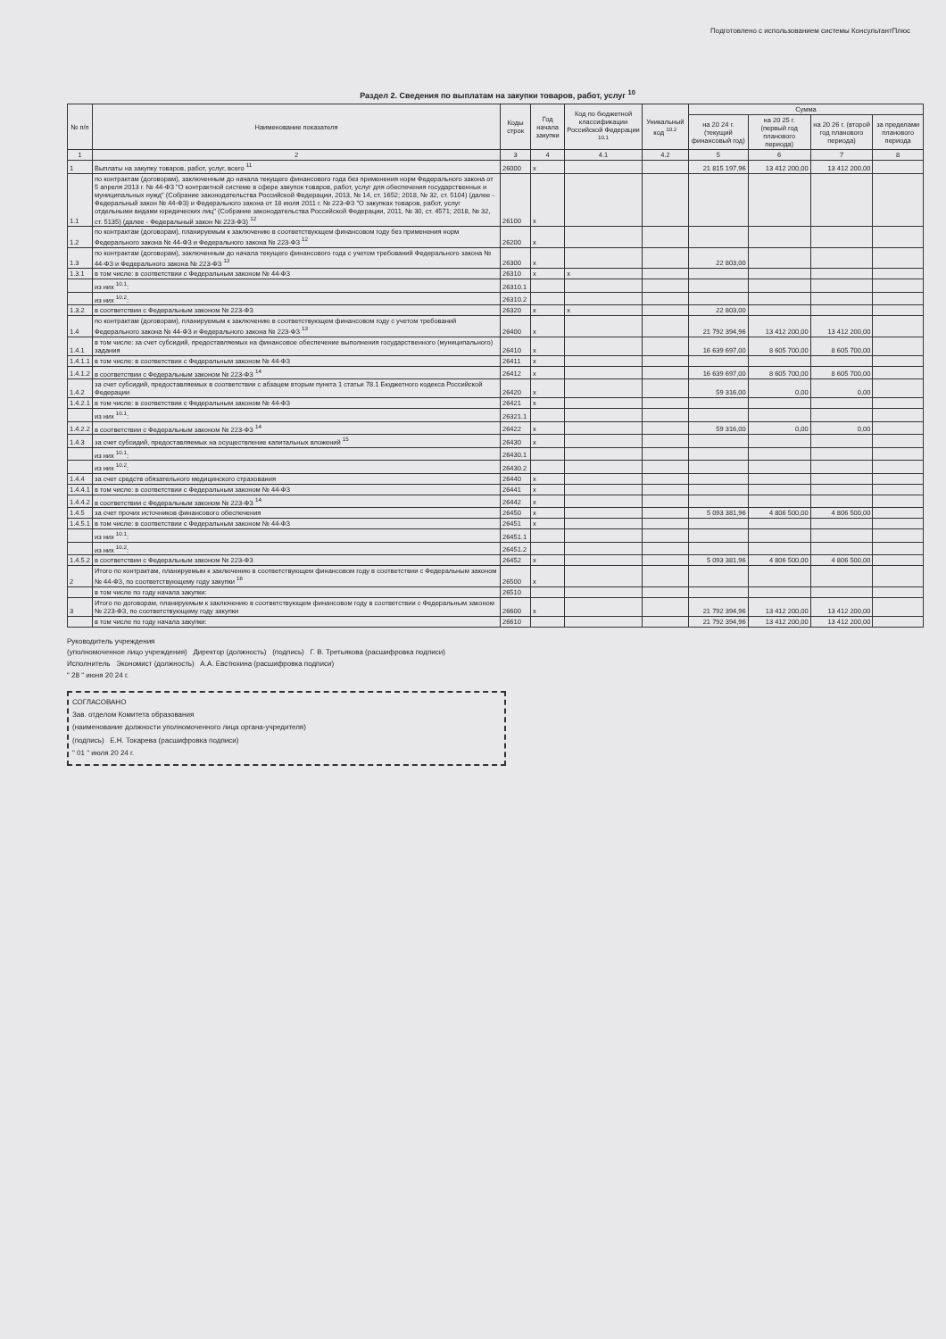Подготовлено с использованием системы КонсультантПлюс
Раздел 2. Сведения по выплатам на закупки товаров, работ, услуг <sup>10</sup>
| № п/п | Наименование показателя | Коды строк | Год начала закупки | Код по бюджетной классификации Российской Федерации <sup>10.1</sup> | Уникальный код <sup>10.2</sup> | Сумма | | | |
| --- | --- | --- | --- | --- | --- | --- | --- | --- | --- |
| | | | | | | на 20 24 г. (текущий финансовый год) | на 20 25 г. (первый год планового периода) | на 20 26 г. (второй год планового периода) | за пределами планового периода |
| 1 | 2 | 3 | 4 | 4.1 | 4.2 | 5 | 6 | 7 | 8 |
| 1 | Выплаты на закупку товаров, работ, услуг, всего <sup>11</sup> | 26000 | x | | | 21 815 197,96 | 13 412 200,00 | 13 412 200,00 | |
| 1.1 | по контрактам (договорам), заключенным до начала текущего финансового года без применения норм Федерального закона от 5 апреля 2013 г. № 44-ФЗ "О контрактной системе в сфере закупок товаров, работ, услуг для обеспечения государственных и муниципальных нужд" (Собрание законодательства Российской Федерации, 2013, № 14, ст. 1652; 2018, № 32, ст. 5104) (далее - Федеральный закон № 44-ФЗ) и Федерального закона от 18 июля 2011 г. № 223-ФЗ "О закупках товаров, работ, услуг отдельными видами юридических лиц" (Собрание законодательства Российской Федерации, 2011, № 30, ст. 4571; 2018, № 32, ст. 5135) (далее - Федеральный закон № 223-ФЗ) <sup>12</sup> | 26100 | x | | | | | | |
| 1.2 | по контрактам (договорам), планируемым к заключению в соответствующем финансовом году без применения норм Федерального закона № 44-ФЗ и Федерального закона № 223-ФЗ <sup>12</sup> | 26200 | x | | | | | | |
| 1.3 | по контрактам (договорам), заключенным до начала текущего финансового года с учетом требований Федерального закона № 44-ФЗ и Федерального закона № 223-ФЗ <sup>13</sup> | 26300 | x | | | 22 803,00 | | | |
| 1.3.1 | в том числе: в соответствии с Федеральным законом № 44-ФЗ | 26310 | x | x | | | | | |
| | из них <sup>10.1</sup>: | 26310.1 | | | | | | | |
| | из них <sup>10.2</sup>: | 26310.2 | | | | | | | |
| 1.3.2 | в соответствии с Федеральным законом № 223-ФЗ | 26320 | x | x | | 22 803,00 | | | |
| 1.4 | по контрактам (договорам), планируемым к заключению в соответствующем финансовом году с учетом требований Федерального закона № 44-ФЗ и Федерального закона № 223-ФЗ <sup>13</sup> | 26400 | x | | | 21 792 394,96 | 13 412 200,00 | 13 412 200,00 | |
| 1.4.1 | в том числе: за счет субсидий, предоставляемых на финансовое обеспечение выполнения государственного (муниципального) задания | 26410 | x | | | 16 639 697,00 | 8 605 700,00 | 8 605 700,00 | |
| 1.4.1.1 | в том числе: в соответствии с Федеральным законом № 44-ФЗ | 26411 | x | | | | | | |
| 1.4.1.2 | в соответствии с Федеральным законом № 223-ФЗ <sup>14</sup> | 26412 | x | | | 16 639 697,00 | 8 605 700,00 | 8 605 700,00 | |
| 1.4.2 | за счет субсидий, предоставляемых в соответствии с абзацем вторым пункта 1 статьи 78.1 Бюджетного кодекса Российской Федерации | 26420 | x | | | 59 316,00 | 0,00 | 0,00 | |
| 1.4.2.1 | в том числе: в соответствии с Федеральным законом № 44-ФЗ | 26421 | x | | | | | | |
| | из них <sup>10.1</sup>: | 26321.1 | | | | | | | |
| 1.4.2.2 | в соответствии с Федеральным законом № 223-ФЗ <sup>14</sup> | 26422 | x | | | 59 316,00 | 0,00 | 0,00 | |
| 1.4.3 | за счет субсидий, предоставляемых на осуществление капитальных вложений <sup>15</sup> | 26430 | x | | | | | | |
| | из них <sup>10.1</sup>: | 26430.1 | | | | | | | |
| | из них <sup>10.2</sup>: | 26430.2 | | | | | | | |
| 1.4.4 | за счет средств обязательного медицинского страхования | 26440 | x | | | | | | |
| 1.4.4.1 | в том числе: в соответствии с Федеральным законом № 44-ФЗ | 26441 | x | | | | | | |
| 1.4.4.2 | в соответствии с Федеральным законом № 223-ФЗ <sup>14</sup> | 26442 | x | | | | | | |
| 1.4.5 | за счет прочих источников финансового обеспечения | 26450 | x | | | 5 093 381,96 | 4 806 500,00 | 4 806 500,00 | |
| 1.4.5.1 | в том числе: в соответствии с Федеральным законом № 44-ФЗ | 26451 | x | | | | | | |
| | из них <sup>10.1</sup>: | 26451.1 | | | | | | | |
| | из них <sup>10.2</sup>: | 26451.2 | | | | | | | |
| 1.4.5.2 | в соответствии с Федеральным законом № 223-ФЗ | 26452 | x | | | 5 093 381,96 | 4 806 500,00 | 4 806 500,00 | |
| 2 | Итого по контрактам, планируемым к заключению в соответствующем финансовом году в соответствии с Федеральным законом № 44-ФЗ, по соответствующему году закупки <sup>16</sup> | 26500 | x | | | | | | |
| | в том числе по году начала закупки: | 26510 | | | | | | | |
| 3 | Итого по договорам, планируемым к заключению в соответствующем финансовом году в соответствии с Федеральным законом № 223-ФЗ, по соответствующему году закупки | 26600 | x | | | 21 792 394,96 | 13 412 200,00 | 13 412 200,00 | |
| | в том числе по году начала закупки: | 26610 | | | | 21 792 394,96 | 13 412 200,00 | 13 412 200,00 | |
Руководитель учреждения
(уполномоченное лицо учреждения) Директор (должность) (подпись) Г. В. Третьякова (расшифровка подписи)
Исполнитель Экономист (должность) А.А. Евстюхина (расшифровка подписи)
" 28 " июня 20 24 г.
СОГЛАСОВАНО
Зав. отделом Комитета образования
(наименование должности уполномоченного лица органа-учредителя)
(подпись) Е.Н. Токарева (расшифровка подписи)
" 01 " июля 20 24 г.